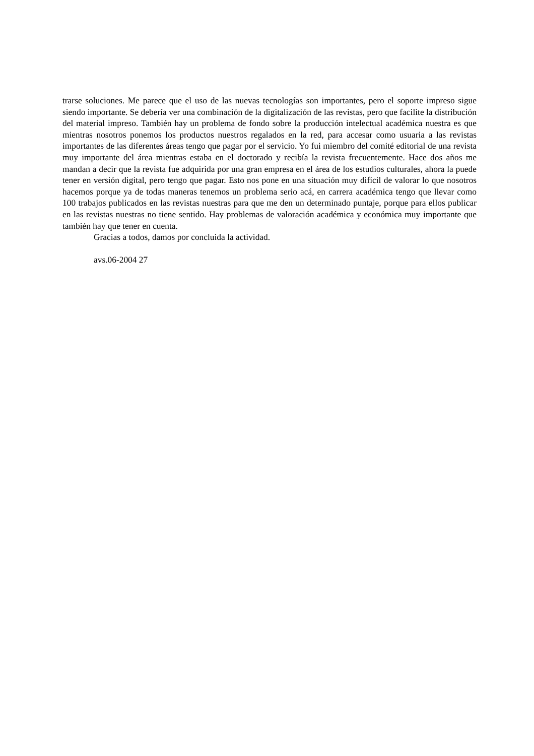trarse soluciones. Me parece que el uso de las nuevas tecnologías son importantes, pero el soporte impreso sigue siendo importante. Se debería ver una combinación de la digitalización de las revistas, pero que facilite la distribución del material impreso. También hay un problema de fondo sobre la producción intelectual académica nuestra es que mientras nosotros ponemos los productos nuestros regalados en la red, para accesar como usuaria a las revistas importantes de las diferentes áreas tengo que pagar por el servicio. Yo fui miembro del comité editorial de una revista muy importante del área mientras estaba en el doctorado y recibía la revista frecuentemente. Hace dos años me mandan a decir que la revista fue adquirida por una gran empresa en el área de los estudios culturales, ahora la puede tener en versión digital, pero tengo que pagar. Esto nos pone en una situación muy difícil de valorar lo que nosotros hacemos porque ya de todas maneras tenemos un problema serio acá, en carrera académica tengo que llevar como 100 trabajos publicados en las revistas nuestras para que me den un determinado puntaje, porque para ellos publicar en las revistas nuestras no tiene sentido. Hay problemas de valoración académica y económica muy importante que también hay que tener en cuenta.
Gracias a todos, damos por concluida la actividad.
avs.06-2004 27